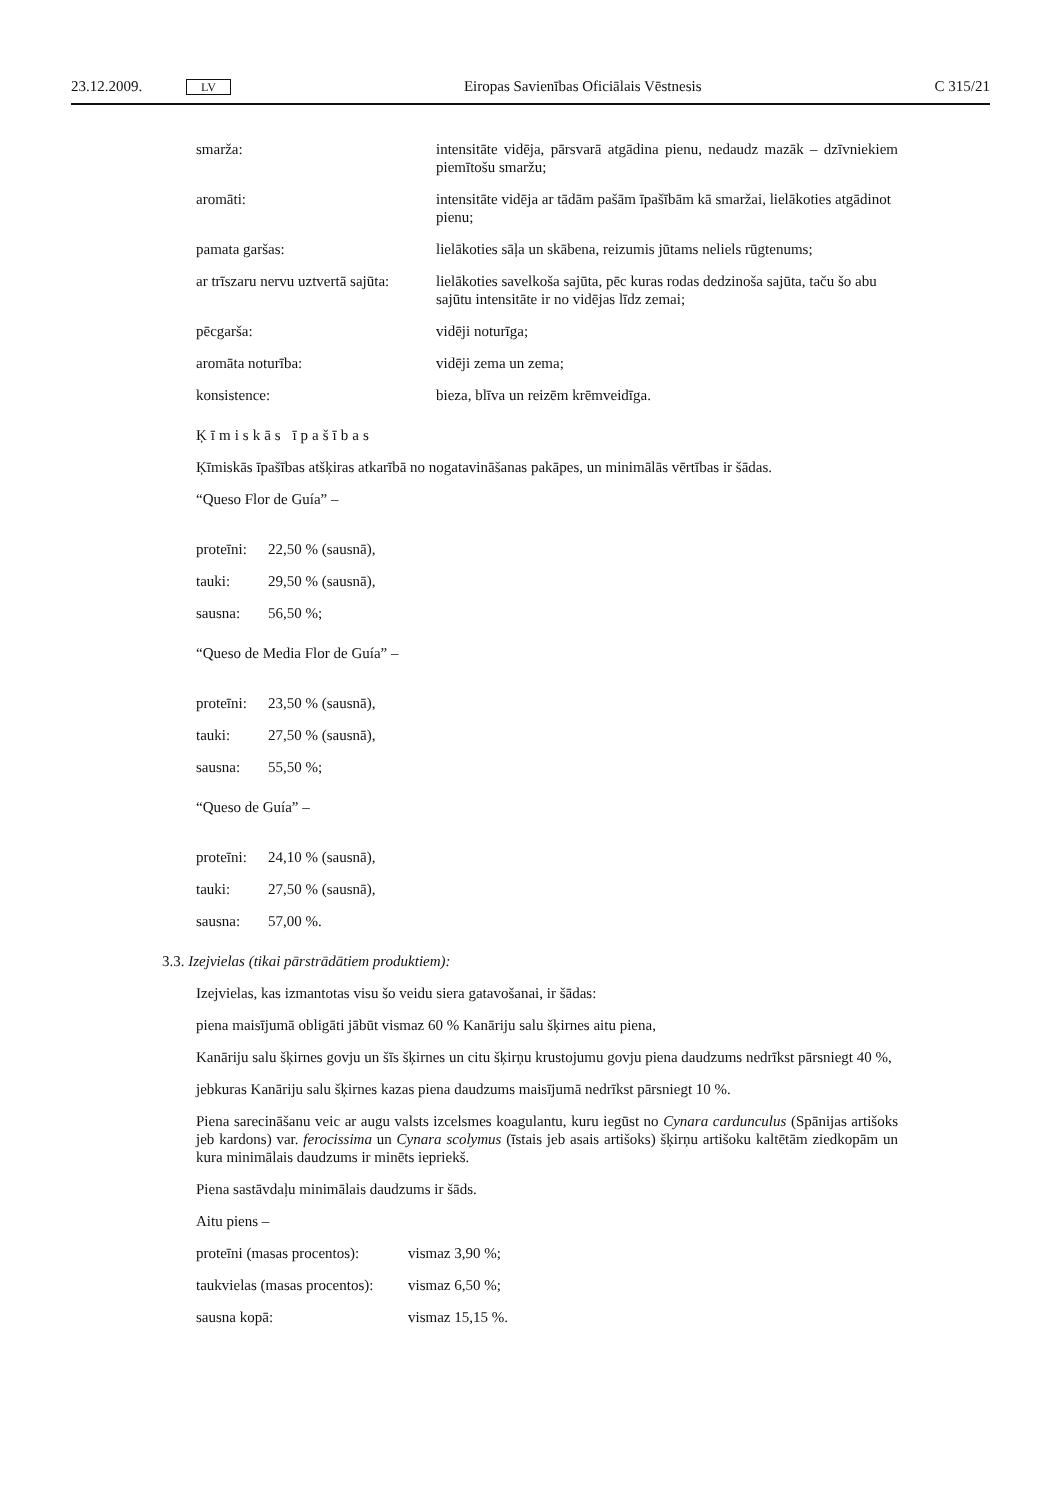23.12.2009. LV Eiropas Savienības Oficiālais Vēstnesis C 315/21
| smarža: | intensitāte vidēja, pārsvarā atgādina pienu, nedaudz mazāk – dzīvniekiem piemītošu smaržu; |
| aromāti: | intensitāte vidēja ar tādām pašām īpašībām kā smaržai, lielākoties atgādinot pienu; |
| pamata garšas: | lielākoties sāļa un skābena, reizumis jūtams neliels rūgtenums; |
| ar trīszaru nervu uztvertā sajūta: | lielākoties savelkoša sajūta, pēc kuras rodas dedzinoša sajūta, taču šo abu sajūtu intensitāte ir no vidējas līdz zemai; |
| pēcgarša: | vidēji noturīga; |
| aromāta noturība: | vidēji zema un zema; |
| konsistence: | bieza, blīva un reizēm krēmveidīga. |
Ķīmiskās īpašības
Ķīmiskās īpašības atšķiras atkarībā no nogatavināšanas pakāpes, un minimālās vērtības ir šādas.
“Queso Flor de Guía” –
| proteīni: | 22,50 % (sausnā), |
| tauki: | 29,50 % (sausnā), |
| sausna: | 56,50 %; |
“Queso de Media Flor de Guía” –
| proteīni: | 23,50 % (sausnā), |
| tauki: | 27,50 % (sausnā), |
| sausna: | 55,50 %; |
“Queso de Guía” –
| proteīni: | 24,10 % (sausnā), |
| tauki: | 27,50 % (sausnā), |
| sausna: | 57,00 %. |
3.3. Izejvielas (tikai pārstrādātiem produktiem):
Izejvielas, kas izmantotas visu šo veidu siera gatavošanai, ir šādas:
piena maisījumā obligāti jābūt vismaz 60 % Kanāriju salu šķirnes aitu piena,
Kanāriju salu šķirnes govju un šīs šķirnes un citu šķirņu krustojumu govju piena daudzums nedrīkst pārsniegt 40 %,
jebkuras Kanāriju salu šķirnes kazas piena daudzums maisījumā nedrīkst pārsniegt 10 %.
Piena sarecināšanu veic ar augu valsts izcelsmes koagulantu, kuru iegūst no Cynara cardunculus (Spānijas artišoks jeb kardons) var. ferocissima un Cynara scolymus (īstais jeb asais artišoks) šķirņu artišoku kaltētām ziedkopām un kura minimālais daudzums ir minēts iepriekš.
Piena sastāvdaļu minimālais daudzums ir šāds.
Aitu piens –
| proteīni (masas procentos): | vismaz 3,90 %; |
| taukvielas (masas procentos): | vismaz 6,50 %; |
| sausna kopā: | vismaz 15,15 %. |